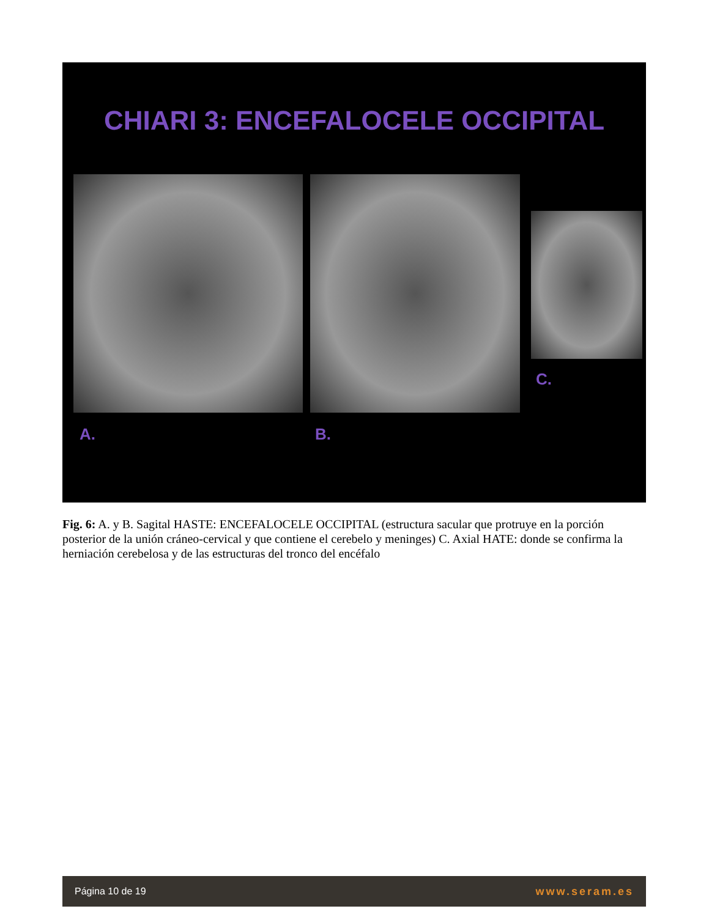CHIARI 3: ENCEFALOCELE OCCIPITAL
A. B.
C.
Fig. 6: A. y B. Sagital HASTE: ENCEFALOCELE OCCIPITAL (estructura sacular que protruye en la porción posterior de la unión cráneo-cervical y que contiene el cerebelo y meninges) C. Axial HATE: donde se confirma la herniación cerebelosa y de las estructuras del tronco del encéfalo
Página 10 de 19 www.seram.es